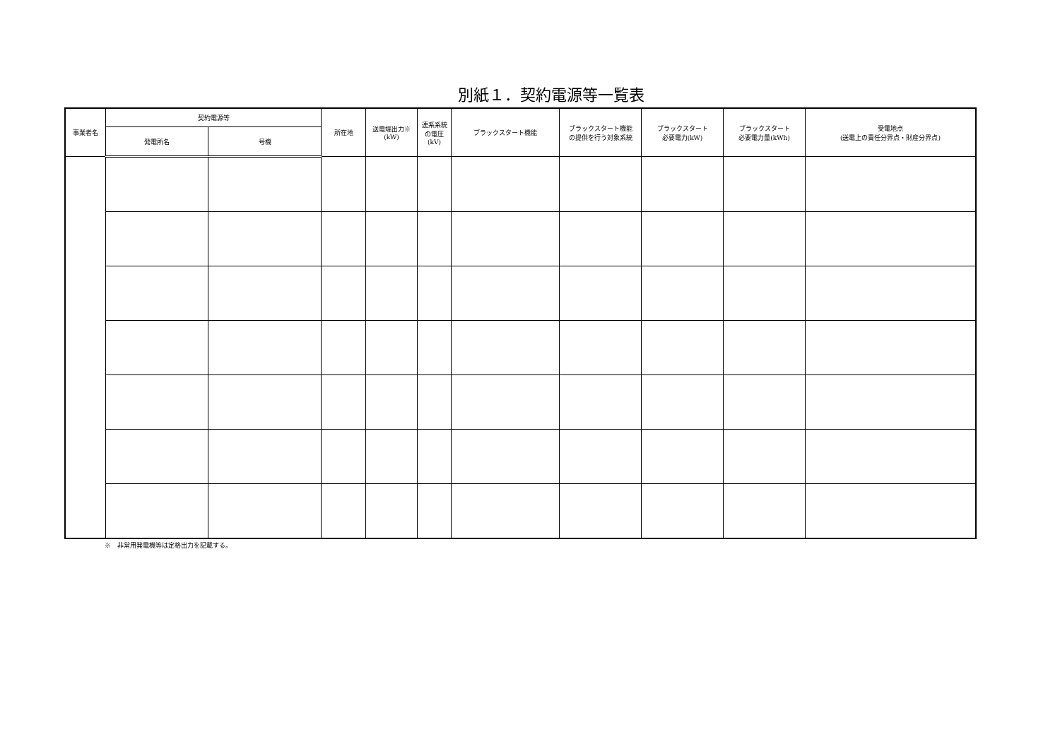別紙１．契約電源等一覧表
| 事業者名 | 契約電源等 | | 所在地 | 送電端出力※ (kW) | 連系系統 の電圧 (kV) | ブラックスタート機能 | ブラックスタート機能 の提供を行う対象系統 | ブラックスタート 必要電力(kW) | ブラックスタート 必要電力量(kWh) | 受電地点 (送電上の責任分界点・財産分界点) |
| --- | --- | --- | --- | --- | --- | --- | --- | --- | --- | --- |
| | 発電所名 | 号機 | | | | | | | | |
※　非常用発電機等は定格出力を記載する。